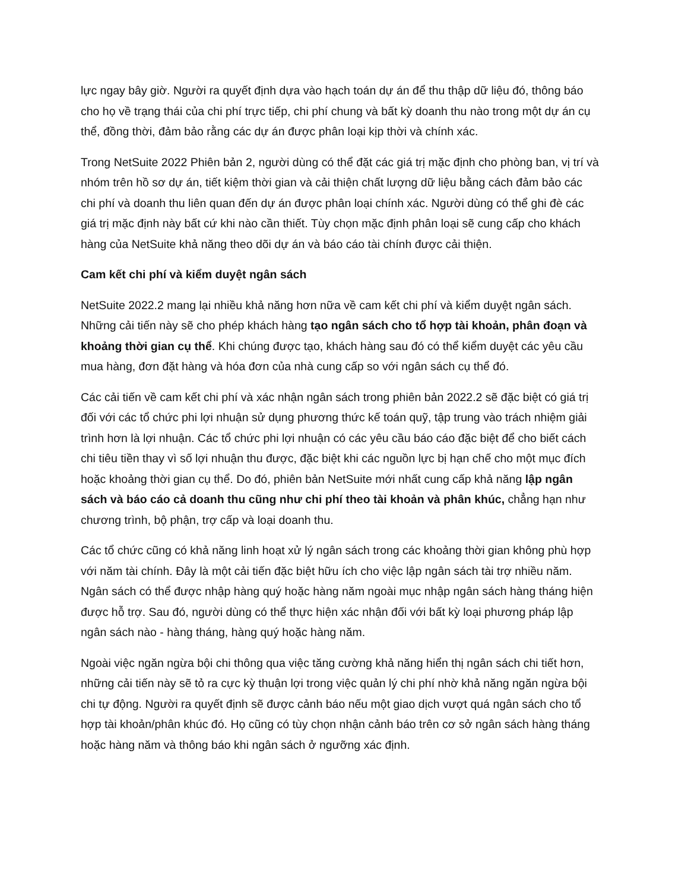lực ngay bây giờ. Người ra quyết định dựa vào hạch toán dự án để thu thập dữ liệu đó, thông báo cho họ về trạng thái của chi phí trực tiếp, chi phí chung và bất kỳ doanh thu nào trong một dự án cụ thể, đồng thời, đảm bảo rằng các dự án được phân loại kịp thời và chính xác.
Trong NetSuite 2022 Phiên bản 2, người dùng có thể đặt các giá trị mặc định cho phòng ban, vị trí và nhóm trên hồ sơ dự án, tiết kiệm thời gian và cải thiện chất lượng dữ liệu bằng cách đảm bảo các chi phí và doanh thu liên quan đến dự án được phân loại chính xác. Người dùng có thể ghi đè các giá trị mặc định này bất cứ khi nào cần thiết. Tùy chọn mặc định phân loại sẽ cung cấp cho khách hàng của NetSuite khả năng theo dõi dự án và báo cáo tài chính được cải thiện.
Cam kết chi phí và kiểm duyệt ngân sách
NetSuite 2022.2 mang lại nhiều khả năng hơn nữa về cam kết chi phí và kiểm duyệt ngân sách. Những cải tiến này sẽ cho phép khách hàng tạo ngân sách cho tổ hợp tài khoản, phân đoạn và khoảng thời gian cụ thể. Khi chúng được tạo, khách hàng sau đó có thể kiểm duyệt các yêu cầu mua hàng, đơn đặt hàng và hóa đơn của nhà cung cấp so với ngân sách cụ thể đó.
Các cải tiến về cam kết chi phí và xác nhận ngân sách trong phiên bản 2022.2 sẽ đặc biệt có giá trị đối với các tổ chức phi lợi nhuận sử dụng phương thức kế toán quỹ, tập trung vào trách nhiệm giải trình hơn là lợi nhuận. Các tổ chức phi lợi nhuận có các yêu cầu báo cáo đặc biệt để cho biết cách chi tiêu tiền thay vì số lợi nhuận thu được, đặc biệt khi các nguồn lực bị hạn chế cho một mục đích hoặc khoảng thời gian cụ thể. Do đó, phiên bản NetSuite mới nhất cung cấp khả năng lập ngân sách và báo cáo cả doanh thu cũng như chi phí theo tài khoản và phân khúc, chẳng hạn như chương trình, bộ phận, trợ cấp và loại doanh thu.
Các tổ chức cũng có khả năng linh hoạt xử lý ngân sách trong các khoảng thời gian không phù hợp với năm tài chính. Đây là một cải tiến đặc biệt hữu ích cho việc lập ngân sách tài trợ nhiều năm. Ngân sách có thể được nhập hàng quý hoặc hàng năm ngoài mục nhập ngân sách hàng tháng hiện được hỗ trợ. Sau đó, người dùng có thể thực hiện xác nhận đối với bất kỳ loại phương pháp lập ngân sách nào - hàng tháng, hàng quý hoặc hàng năm.
Ngoài việc ngăn ngừa bội chi thông qua việc tăng cường khả năng hiển thị ngân sách chi tiết hơn, những cải tiến này sẽ tỏ ra cực kỳ thuận lợi trong việc quản lý chi phí nhờ khả năng ngăn ngừa bội chi tự động. Người ra quyết định sẽ được cảnh báo nếu một giao dịch vượt quá ngân sách cho tổ hợp tài khoản/phân khúc đó. Họ cũng có tùy chọn nhận cảnh báo trên cơ sở ngân sách hàng tháng hoặc hàng năm và thông báo khi ngân sách ở ngưỡng xác định.